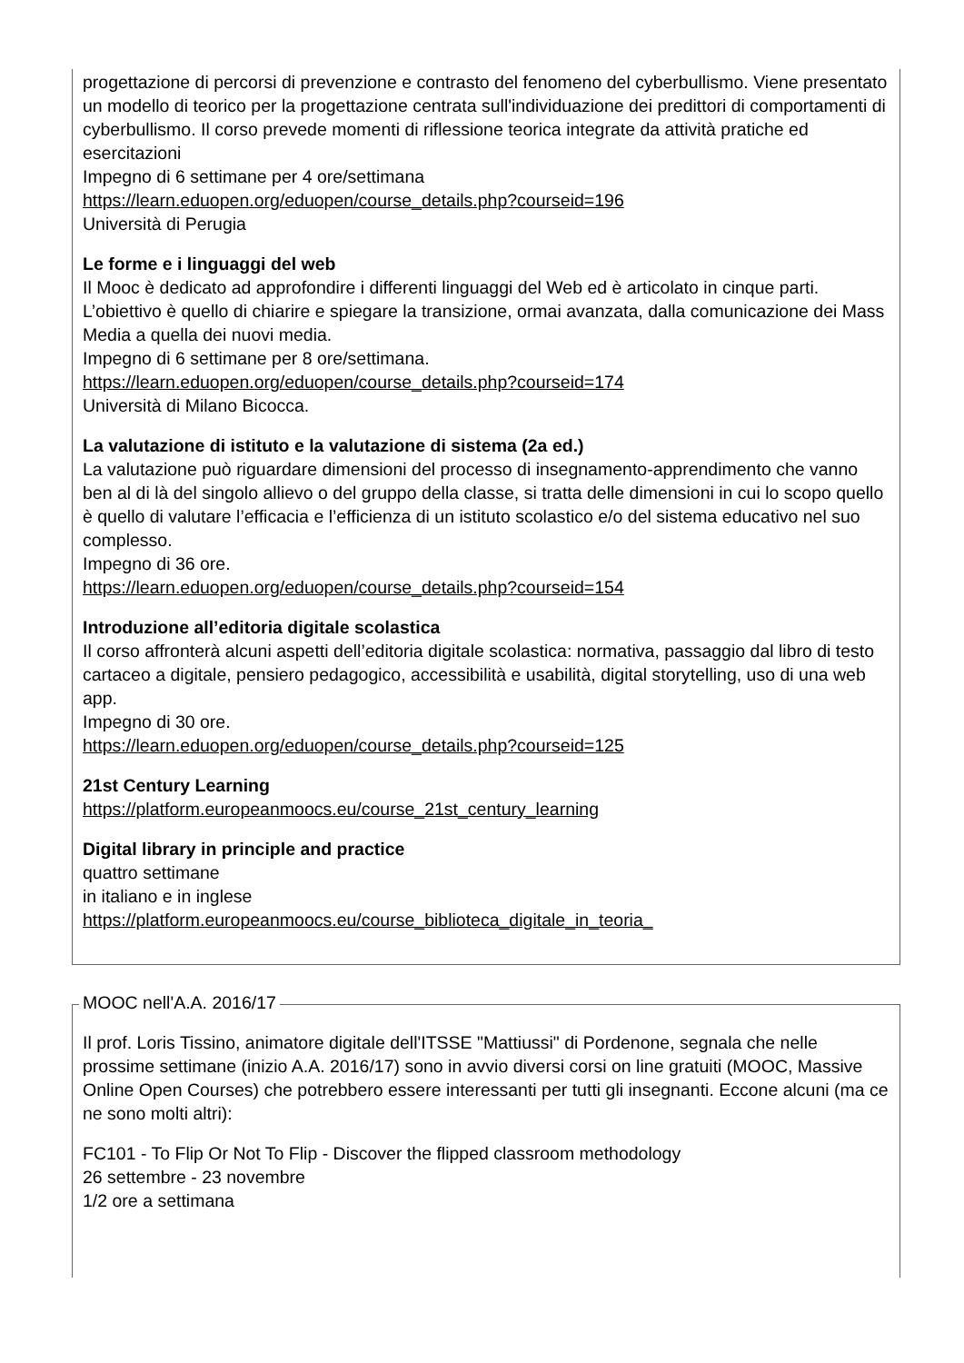progettazione di percorsi di prevenzione e contrasto del fenomeno del cyberbullismo. Viene presentato un modello di teorico per la progettazione centrata sull'individuazione dei predittori di comportamenti di cyberbullismo. Il corso prevede momenti di riflessione teorica integrate da attività pratiche ed esercitazioni
Impegno di 6 settimane per 4 ore/settimana
https://learn.eduopen.org/eduopen/course_details.php?courseid=196
Università di Perugia
Le forme e i linguaggi del web
Il Mooc è dedicato ad approfondire i differenti linguaggi del Web ed è articolato in cinque parti. L’obiettivo è quello di chiarire e spiegare la transizione, ormai avanzata, dalla comunicazione dei Mass Media a quella dei nuovi media.
Impegno di 6 settimane per 8 ore/settimana.
https://learn.eduopen.org/eduopen/course_details.php?courseid=174
Università di Milano Bicocca.
La valutazione di istituto e la valutazione di sistema (2a ed.)
La valutazione può riguardare dimensioni del processo di insegnamento-apprendimento che vanno ben al di là del singolo allievo o del gruppo della classe, si tratta delle dimensioni in cui lo scopo quello è quello di valutare l’efficacia e l’efficienza di un istituto scolastico e/o del sistema educativo nel suo complesso.
Impegno di 36 ore.
https://learn.eduopen.org/eduopen/course_details.php?courseid=154
Introduzione all’editoria digitale scolastica
Il corso affronterà alcuni aspetti dell’editoria digitale scolastica: normativa, passaggio dal libro di testo cartaceo a digitale, pensiero pedagogico, accessibilità e usabilità, digital storytelling, uso di una web app.
Impegno di 30 ore.
https://learn.eduopen.org/eduopen/course_details.php?courseid=125
21st Century Learning
https://platform.europeanmoocs.eu/course_21st_century_learning
Digital library in principle and practice
quattro settimane
in italiano e in inglese
https://platform.europeanmoocs.eu/course_biblioteca_digitale_in_teoria_
MOOC nell'A.A. 2016/17
Il prof. Loris Tissino, animatore digitale dell'ITSSE "Mattiussi" di Pordenone, segnala che nelle prossime settimane (inizio A.A. 2016/17) sono in avvio diversi corsi on line gratuiti (MOOC, Massive Online Open Courses) che potrebbero essere interessanti per tutti gli insegnanti. Eccone alcuni (ma ce ne sono molti altri):
FC101 - To Flip Or Not To Flip - Discover the flipped classroom methodology
26 settembre - 23 novembre
1/2 ore a settimana